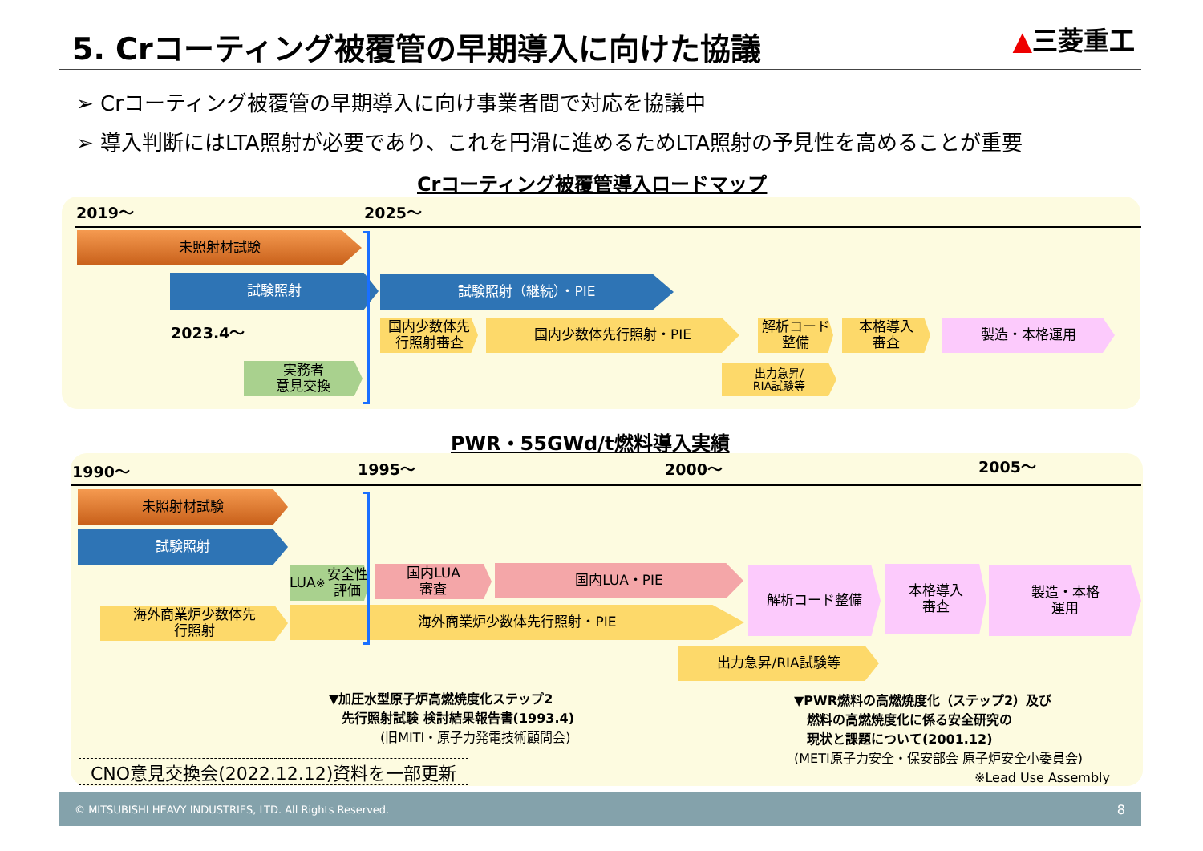5. Crコーティング被覆管の早期導入に向けた協議
▲三菱重工
➢ Crコーティング被覆管の早期導入に向け事業者間で対応を協議中
➢ 導入判断にはLTA照射が必要であり、これを円滑に進めるためLTA照射の予見性を高めることが重要
Crコーティング被覆管導入ロードマップ
2019～ 2025～
未照射材試験
試験照射 試験照射（継続）・PIE
2023.4～
国内少数体先
行照射審査
国内少数体先行照射・PIE
解析コード整備
本格導入
審査
製造・本格運用
実務者
意見交換
出力急昇/
RIA試験等
PWR・55GWd/t燃料導入実績
1990～ 1995～ 2000～ 2005～
未照射材試験
試験照射
LUA<sup>※</sup>安全性評価
国内LUA
審査
国内LUA・PIE 解析コード整備
本格導入
審査
製造・本格
運用
海外商業炉少数体先
行照射
海外商業炉少数体先行照射・PIE
出力急昇/RIA試験等
▼加圧水型原子炉高燃焼度化ステップ2
　先行照射試験 検討結果報告書(1993.4)
　　　　(旧MITI・原子力発電技術顧問会)
▼PWR燃料の高燃焼度化（ステップ2）及び
　燃料の高燃焼度化に係る安全研究の
　現状と課題について(2001.12)
(METI原子力安全・保安部会 原子炉安全小委員会)
※Lead Use Assembly
CNO意見交換会(2022.12.12)資料を一部更新
© MITSUBISHI HEAVY INDUSTRIES, LTD. All Rights Reserved. 8